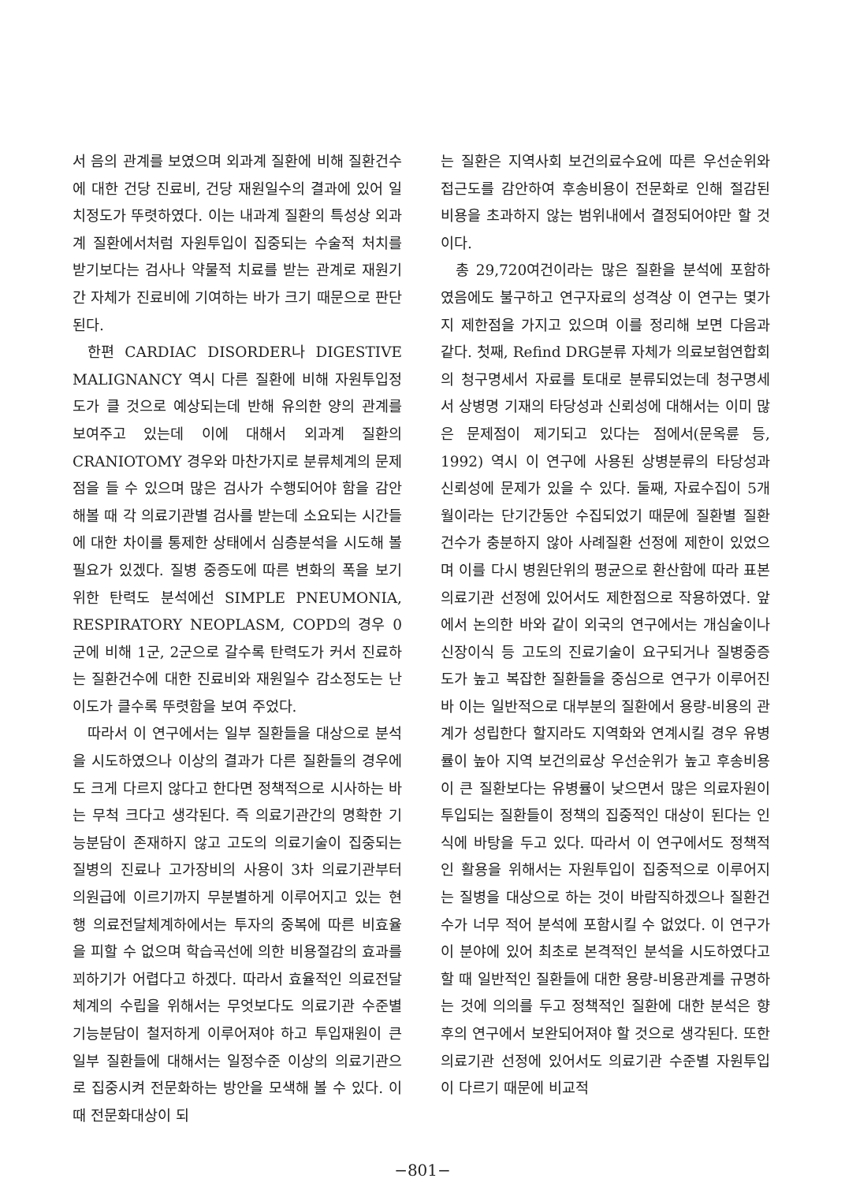서 음의 관계를 보였으며 외과계 질환에 비해 질환건수에 대한 건당 진료비, 건당 재원일수의 결과에 있어 일치정도가 뚜렷하였다. 이는 내과계 질환의 특성상 외과계 질환에서처럼 자원투입이 집중되는 수술적 처치를 받기보다는 검사나 약물적 치료를 받는 관계로 재원기간 자체가 진료비에 기여하는 바가 크기 때문으로 판단된다.
한편 CARDIAC DISORDER나 DIGESTIVE MALIGNANCY 역시 다른 질환에 비해 자원투입정도가 클 것으로 예상되는데 반해 유의한 양의 관계를 보여주고 있는데 이에 대해서 외과계 질환의 CRANIOTOMY 경우와 마찬가지로 분류체계의 문제점을 들 수 있으며 많은 검사가 수행되어야 함을 감안해볼 때 각 의료기관별 검사를 받는데 소요되는 시간들에 대한 차이를 통제한 상태에서 심층분석을 시도해 볼 필요가 있겠다. 질병 중증도에 따른 변화의 폭을 보기 위한 탄력도 분석에선 SIMPLE PNEUMONIA, RESPIRATORY NEOPLASM, COPD의 경우 0군에 비해 1군, 2군으로 갈수록 탄력도가 커서 진료하는 질환건수에 대한 진료비와 재원일수 감소정도는 난이도가 클수록 뚜렷함을 보여 주었다.
따라서 이 연구에서는 일부 질환들을 대상으로 분석을 시도하였으나 이상의 결과가 다른 질환들의 경우에도 크게 다르지 않다고 한다면 정책적으로 시사하는 바는 무척 크다고 생각된다. 즉 의료기관간의 명확한 기능분담이 존재하지 않고 고도의 의료기술이 집중되는 질병의 진료나 고가장비의 사용이 3차 의료기관부터 의원급에 이르기까지 무분별하게 이루어지고 있는 현행 의료전달체계하에서는 투자의 중복에 따른 비효율을 피할 수 없으며 학습곡선에 의한 비용절감의 효과를 꾀하기가 어렵다고 하겠다. 따라서 효율적인 의료전달체계의 수립을 위해서는 무엇보다도 의료기관 수준별 기능분담이 철저하게 이루어져야 하고 투입재원이 큰 일부 질환들에 대해서는 일정수준 이상의 의료기관으로 집중시켜 전문화하는 방안을 모색해 볼 수 있다. 이때 전문화대상이 되
는 질환은 지역사회 보건의료수요에 따른 우선순위와 접근도를 감안하여 후송비용이 전문화로 인해 절감된 비용을 초과하지 않는 범위내에서 결정되어야만 할 것이다.
총 29,720여건이라는 많은 질환을 분석에 포함하였음에도 불구하고 연구자료의 성격상 이 연구는 몇가지 제한점을 가지고 있으며 이를 정리해 보면 다음과 같다. 첫째, Refind DRG분류 자체가 의료보험연합회의 청구명세서 자료를 토대로 분류되었는데 청구명세서 상병명 기재의 타당성과 신뢰성에 대해서는 이미 많은 문제점이 제기되고 있다는 점에서(문옥륜 등, 1992) 역시 이 연구에 사용된 상병분류의 타당성과 신뢰성에 문제가 있을 수 있다. 둘째, 자료수집이 5개월이라는 단기간동안 수집되었기 때문에 질환별 질환건수가 충분하지 않아 사례질환 선정에 제한이 있었으며 이를 다시 병원단위의 평균으로 환산함에 따라 표본 의료기관 선정에 있어서도 제한점으로 작용하였다. 앞에서 논의한 바와 같이 외국의 연구에서는 개심술이나 신장이식 등 고도의 진료기술이 요구되거나 질병중증도가 높고 복잡한 질환들을 중심으로 연구가 이루어진 바 이는 일반적으로 대부분의 질환에서 용량-비용의 관계가 성립한다 할지라도 지역화와 연계시킬 경우 유병률이 높아 지역 보건의료상 우선순위가 높고 후송비용이 큰 질환보다는 유병률이 낮으면서 많은 의료자원이 투입되는 질환들이 정책의 집중적인 대상이 된다는 인식에 바탕을 두고 있다. 따라서 이 연구에서도 정책적인 활용을 위해서는 자원투입이 집중적으로 이루어지는 질병을 대상으로 하는 것이 바람직하겠으나 질환건수가 너무 적어 분석에 포함시킬 수 없었다. 이 연구가 이 분야에 있어 최초로 본격적인 분석을 시도하였다고 할 때 일반적인 질환들에 대한 용량-비용관계를 규명하는 것에 의의를 두고 정책적인 질환에 대한 분석은 향후의 연구에서 보완되어져야 할 것으로 생각된다. 또한 의료기관 선정에 있어서도 의료기관 수준별 자원투입이 다르기 때문에 비교적
−801−